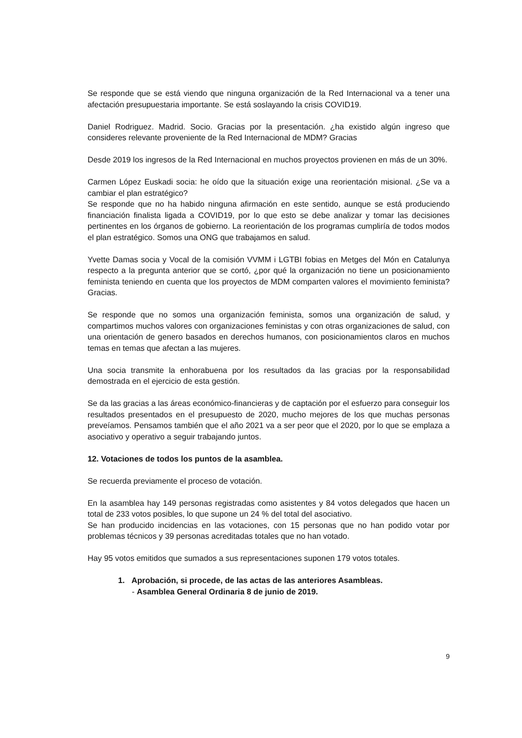Se responde que se está viendo que ninguna organización de la Red Internacional va a tener una afectación presupuestaria importante. Se está soslayando la crisis COVID19.
Daniel Rodriguez. Madrid. Socio. Gracias por la presentación. ¿ha existido algún ingreso que consideres relevante proveniente de la Red Internacional de MDM? Gracias
Desde 2019 los ingresos de la Red Internacional en muchos proyectos provienen en más de un 30%.
Carmen López Euskadi socia: he oído que la situación exige una reorientación misional. ¿Se va a cambiar el plan estratégico?
Se responde que no ha habido ninguna afirmación en este sentido, aunque se está produciendo financiación finalista ligada a COVID19, por lo que esto se debe analizar y tomar las decisiones pertinentes en los órganos de gobierno. La reorientación de los programas cumpliría de todos modos el plan estratégico. Somos una ONG que trabajamos en salud.
Yvette Damas socia y Vocal de la comisión VVMM i LGTBI fobias en Metges del Món en Catalunya respecto a la pregunta anterior que se cortó, ¿por qué la organización no tiene un posicionamiento feminista teniendo en cuenta que los proyectos de MDM comparten valores el movimiento feminista? Gracias.
Se responde que no somos una organización feminista, somos una organización de salud, y compartimos muchos valores con organizaciones feministas y con otras organizaciones de salud, con una orientación de genero basados en derechos humanos, con posicionamientos claros en muchos temas en temas que afectan a las mujeres.
Una socia transmite la enhorabuena por los resultados da las gracias por la responsabilidad demostrada en el ejercicio de esta gestión.
Se da las gracias a las áreas económico-financieras y de captación por el esfuerzo para conseguir los resultados presentados en el presupuesto de 2020, mucho mejores de los que muchas personas preveíamos. Pensamos también que el año 2021 va a ser peor que el 2020, por lo que se emplaza a asociativo y operativo a seguir trabajando juntos.
12. Votaciones de todos los puntos de la asamblea.
Se recuerda previamente el proceso de votación.
En la asamblea hay 149 personas registradas como asistentes y 84 votos delegados que hacen un total de 233 votos posibles, lo que supone un 24 % del total del asociativo.
Se han producido incidencias en las votaciones, con 15 personas que no han podido votar por problemas técnicos y 39 personas acreditadas totales que no han votado.
Hay 95 votos emitidos que sumados a sus representaciones suponen 179 votos totales.
1. Aprobación, si procede, de las actas de las anteriores Asambleas.
- Asamblea General Ordinaria 8 de junio de 2019.
9